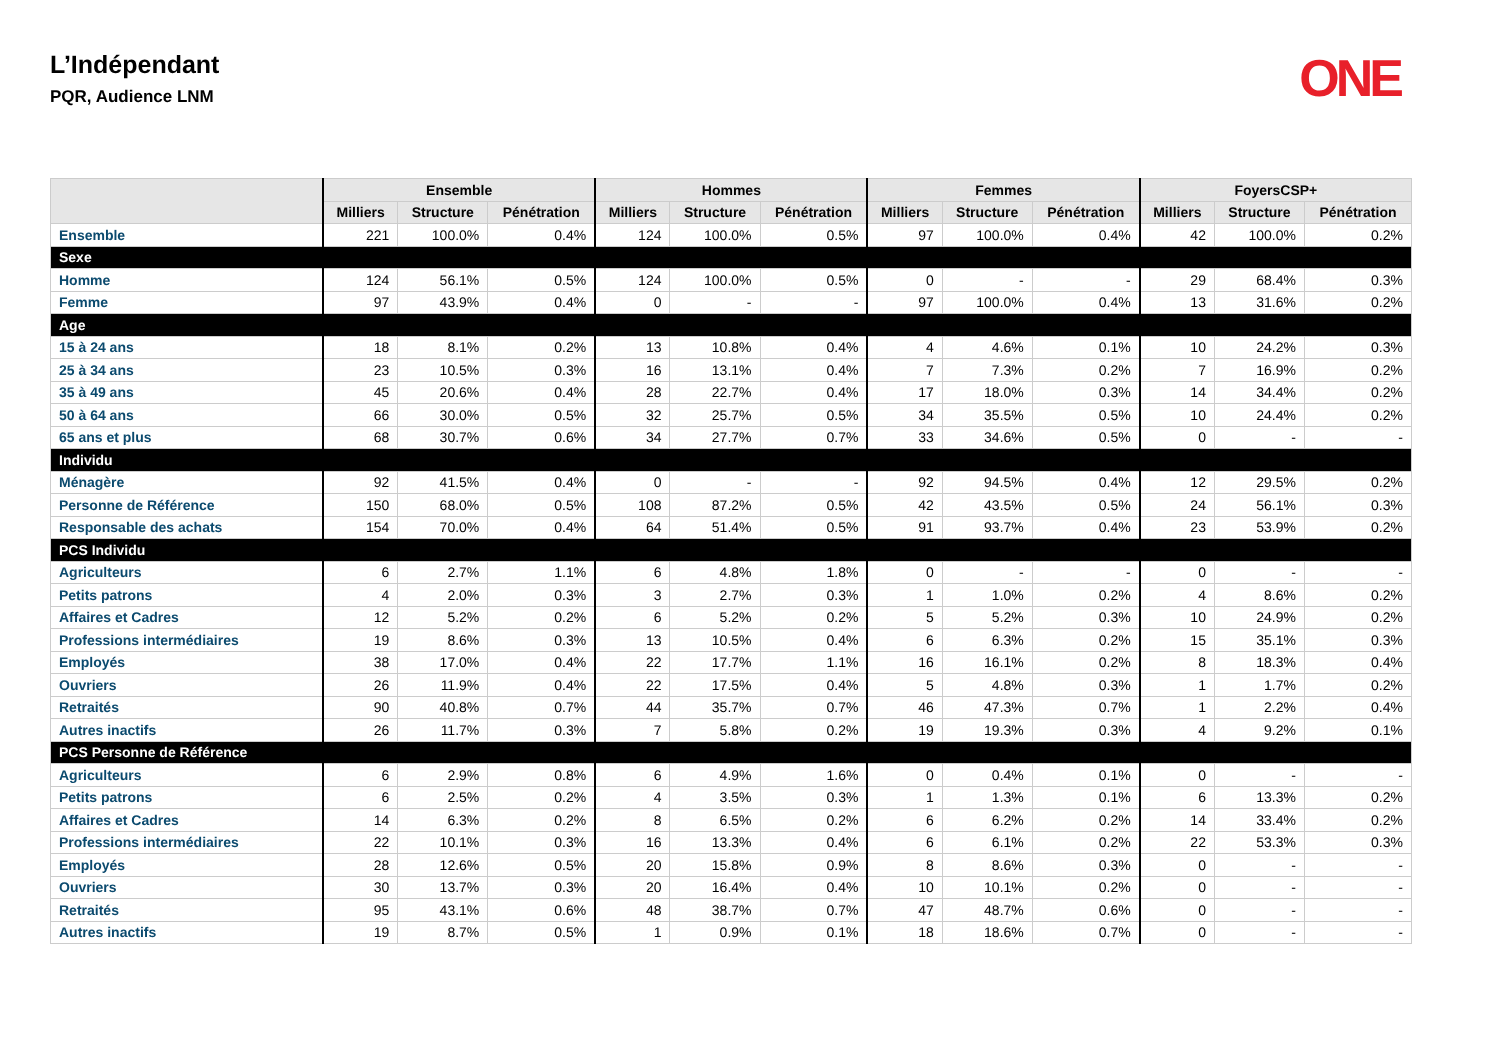L’Indépendant
PQR, Audience LNM
ONE
| | Ensemble | | | Hommes | | | Femmes | | | FoyersCSP+ | | |
| --- | --- | --- | --- | --- | --- | --- | --- | --- | --- | --- | --- | --- |
| | Milliers | Structure | Pénétration | Milliers | Structure | Pénétration | Milliers | Structure | Pénétration | Milliers | Structure | Pénétration |
| Ensemble | 221 | 100.0% | 0.4% | 124 | 100.0% | 0.5% | 97 | 100.0% | 0.4% | 42 | 100.0% | 0.2% |
| Sexe | | | | | | | | | | | | |
| Homme | 124 | 56.1% | 0.5% | 124 | 100.0% | 0.5% | 0 | - | - | 29 | 68.4% | 0.3% |
| Femme | 97 | 43.9% | 0.4% | 0 | - | - | 97 | 100.0% | 0.4% | 13 | 31.6% | 0.2% |
| Age | | | | | | | | | | | | |
| 15 à 24 ans | 18 | 8.1% | 0.2% | 13 | 10.8% | 0.4% | 4 | 4.6% | 0.1% | 10 | 24.2% | 0.3% |
| 25 à 34 ans | 23 | 10.5% | 0.3% | 16 | 13.1% | 0.4% | 7 | 7.3% | 0.2% | 7 | 16.9% | 0.2% |
| 35 à 49 ans | 45 | 20.6% | 0.4% | 28 | 22.7% | 0.4% | 17 | 18.0% | 0.3% | 14 | 34.4% | 0.2% |
| 50 à 64 ans | 66 | 30.0% | 0.5% | 32 | 25.7% | 0.5% | 34 | 35.5% | 0.5% | 10 | 24.4% | 0.2% |
| 65 ans et plus | 68 | 30.7% | 0.6% | 34 | 27.7% | 0.7% | 33 | 34.6% | 0.5% | 0 | - | - |
| Individu | | | | | | | | | | | | |
| Ménagère | 92 | 41.5% | 0.4% | 0 | - | - | 92 | 94.5% | 0.4% | 12 | 29.5% | 0.2% |
| Personne de Référence | 150 | 68.0% | 0.5% | 108 | 87.2% | 0.5% | 42 | 43.5% | 0.5% | 24 | 56.1% | 0.3% |
| Responsable des achats | 154 | 70.0% | 0.4% | 64 | 51.4% | 0.5% | 91 | 93.7% | 0.4% | 23 | 53.9% | 0.2% |
| PCS Individu | | | | | | | | | | | | |
| Agriculteurs | 6 | 2.7% | 1.1% | 6 | 4.8% | 1.8% | 0 | - | - | 0 | - | - |
| Petits patrons | 4 | 2.0% | 0.3% | 3 | 2.7% | 0.3% | 1 | 1.0% | 0.2% | 4 | 8.6% | 0.2% |
| Affaires et Cadres | 12 | 5.2% | 0.2% | 6 | 5.2% | 0.2% | 5 | 5.2% | 0.3% | 10 | 24.9% | 0.2% |
| Professions intermédiaires | 19 | 8.6% | 0.3% | 13 | 10.5% | 0.4% | 6 | 6.3% | 0.2% | 15 | 35.1% | 0.3% |
| Employés | 38 | 17.0% | 0.4% | 22 | 17.7% | 1.1% | 16 | 16.1% | 0.2% | 8 | 18.3% | 0.4% |
| Ouvriers | 26 | 11.9% | 0.4% | 22 | 17.5% | 0.4% | 5 | 4.8% | 0.3% | 1 | 1.7% | 0.2% |
| Retraités | 90 | 40.8% | 0.7% | 44 | 35.7% | 0.7% | 46 | 47.3% | 0.7% | 1 | 2.2% | 0.4% |
| Autres inactifs | 26 | 11.7% | 0.3% | 7 | 5.8% | 0.2% | 19 | 19.3% | 0.3% | 4 | 9.2% | 0.1% |
| PCS Personne de Référence | | | | | | | | | | | | |
| Agriculteurs | 6 | 2.9% | 0.8% | 6 | 4.9% | 1.6% | 0 | 0.4% | 0.1% | 0 | - | - |
| Petits patrons | 6 | 2.5% | 0.2% | 4 | 3.5% | 0.3% | 1 | 1.3% | 0.1% | 6 | 13.3% | 0.2% |
| Affaires et Cadres | 14 | 6.3% | 0.2% | 8 | 6.5% | 0.2% | 6 | 6.2% | 0.2% | 14 | 33.4% | 0.2% |
| Professions intermédiaires | 22 | 10.1% | 0.3% | 16 | 13.3% | 0.4% | 6 | 6.1% | 0.2% | 22 | 53.3% | 0.3% |
| Employés | 28 | 12.6% | 0.5% | 20 | 15.8% | 0.9% | 8 | 8.6% | 0.3% | 0 | - | - |
| Ouvriers | 30 | 13.7% | 0.3% | 20 | 16.4% | 0.4% | 10 | 10.1% | 0.2% | 0 | - | - |
| Retraités | 95 | 43.1% | 0.6% | 48 | 38.7% | 0.7% | 47 | 48.7% | 0.6% | 0 | - | - |
| Autres inactifs | 19 | 8.7% | 0.5% | 1 | 0.9% | 0.1% | 18 | 18.6% | 0.7% | 0 | - | - |